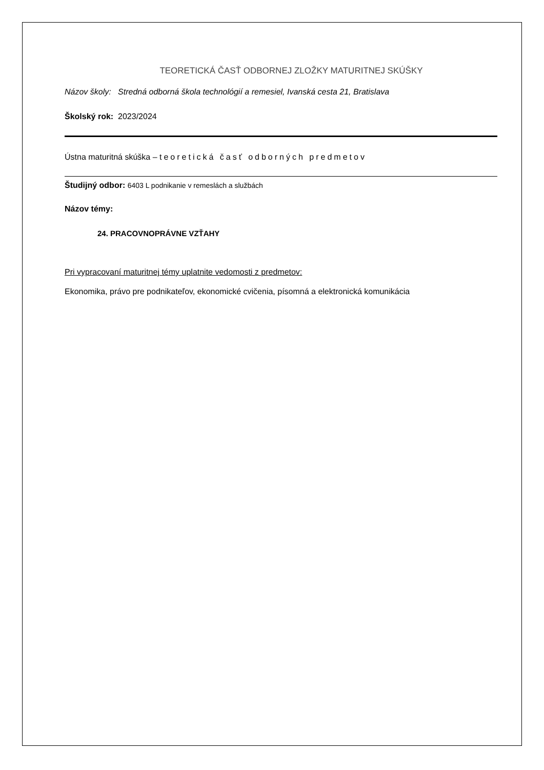TEORETICKÁ ČASŤ ODBORNEJ ZLOŽKY MATURITNEJ SKÚŠKY
Názov školy: Stredná odborná škola technológií a remesiel, Ivanská cesta 21, Bratislava
Školský rok: 2023/2024
Ústna maturitná skúška – teoretická časť odborných predmetov
Študijný odbor: 6403 L podnikanie v remeslách a službách
Názov témy:
24. PRACOVNOPRÁVNE VZŤAHY
Pri vypracovaní maturitnej témy uplatnite vedomosti z predmetov:
Ekonomika, právo pre podnikateľov, ekonomické cvičenia, písomná a elektronická komunikácia